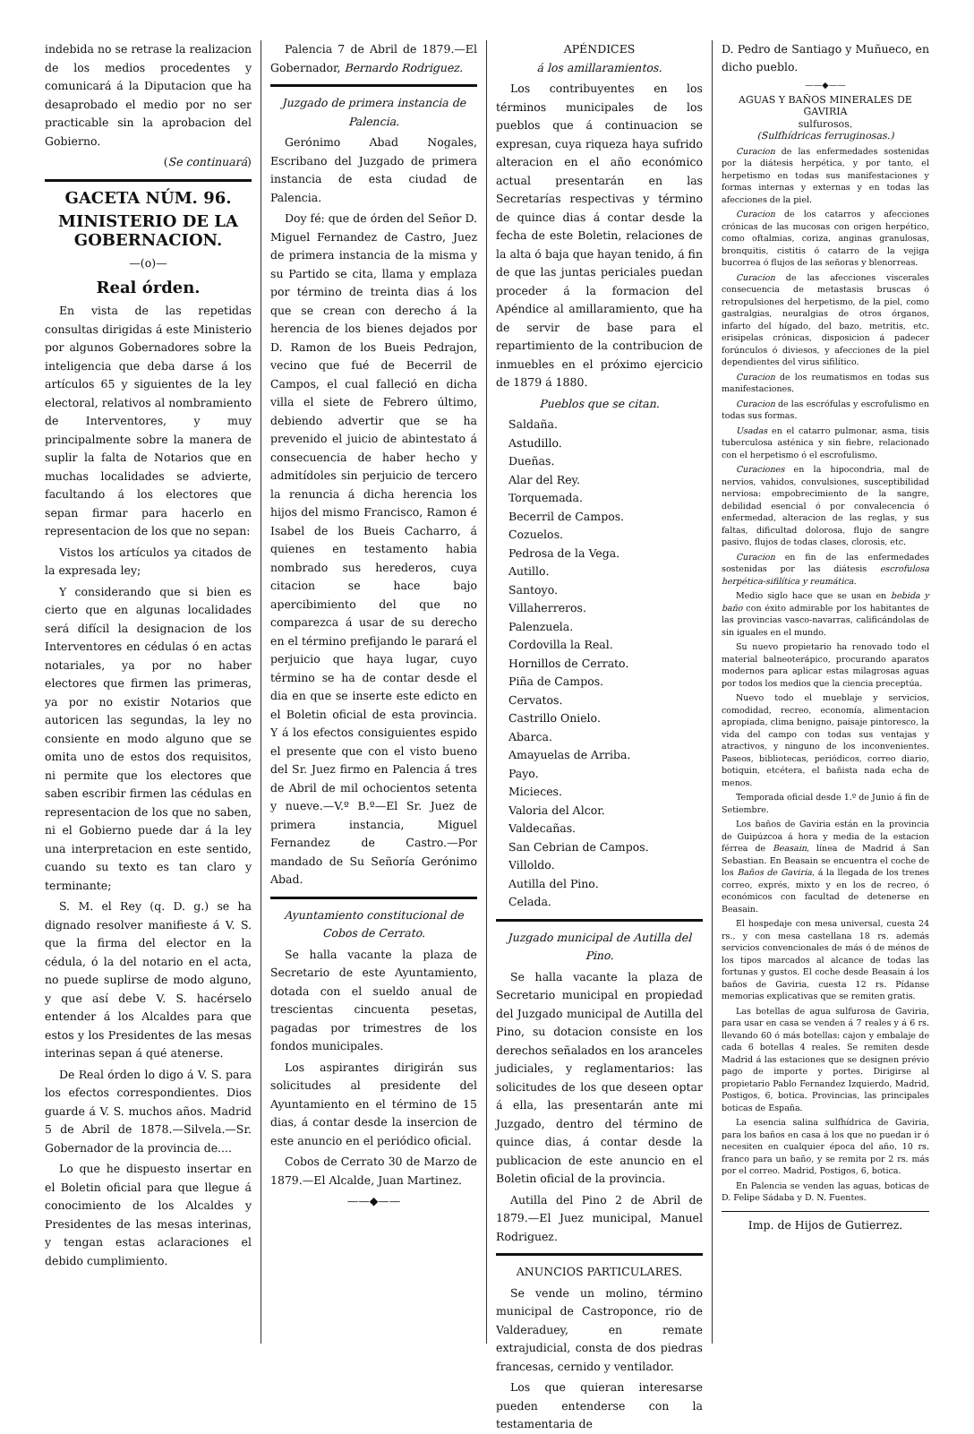indebida no se retrase la realizacion de los medios procedentes y comunicará á la Diputacion que ha desaprobado el medio por no ser practicable sin la aprobacion del Gobierno.
(Se continuará)
GACETA NÚM. 96.
MINISTERIO DE LA GOBERNACION.
—(o)—
Real órden.
En vista de las repetidas consultas dirigidas á este Ministerio por algunos Gobernadores sobre la inteligencia que deba darse á los artículos 65 y siguientes de la ley electoral, relativos al nombramiento de Interventores, y muy principalmente sobre la manera de suplir la falta de Notarios que en muchas localidades se advierte, facultando á los electores que sepan firmar para hacerlo en representacion de los que no sepan:
Vistos los artículos ya citados de la expresada ley;
Y considerando que si bien es cierto que en algunas localidades será difícil la designacion de los Interventores en cédulas ó en actas notariales, ya por no haber electores que firmen las primeras, ya por no existir Notarios que autoricen las segundas, la ley no consiente en modo alguno que se omita uno de estos dos requisitos, ni permite que los electores que saben escribir firmen las cédulas en representacion de los que no saben, ni el Gobierno puede dar á la ley una interpretacion en este sentido, cuando su texto es tan claro y terminante;
S. M. el Rey (q. D. g.) se ha dignado resolver manifieste á V. S. que la firma del elector en la cédula, ó la del notario en el acta, no puede suplirse de modo alguno, y que así debe V. S. hacérselo entender á los Alcaldes para que estos y los Presidentes de las mesas interinas sepan á qué atenerse.
De Real órden lo digo á V. S. para los efectos correspondientes. Dios guarde á V. S. muchos años. Madrid 5 de Abril de 1878.—Silvela.—Sr. Gobernador de la provincia de....
Lo que he dispuesto insertar en el Boletin oficial para que llegue á conocimiento de los Alcaldes y Presidentes de las mesas interinas, y tengan estas aclaraciones el debido cumplimiento.
Palencia 7 de Abril de 1879.—El Gobernador, Bernardo Rodriguez.
Juzgado de primera instancia de Palencia.
Gerónimo Abad Nogales, Escribano del Juzgado de primera instancia de esta ciudad de Palencia.
Doy fé: que de órden del Señor D. Miguel Fernandez de Castro, Juez de primera instancia de la misma y su Partido se cita, llama y emplaza por término de treinta dias á los que se crean con derecho á la herencia de los bienes dejados por D. Ramon de los Bueis Pedrajon, vecino que fué de Becerril de Campos, el cual falleció en dicha villa el siete de Febrero último, debiendo advertir que se ha prevenido el juicio de abintestato á consecuencia de haber hecho y admitídoles sin perjuicio de tercero la renuncia á dicha herencia los hijos del mismo Francisco, Ramon é Isabel de los Bueis Cacharro, á quienes en testamento habia nombrado sus herederos, cuya citacion se hace bajo apercibimiento del que no comparezca á usar de su derecho en el término prefijando le parará el perjuicio que haya lugar, cuyo término se ha de contar desde el dia en que se inserte este edicto en el Boletin oficial de esta provincia. Y á los efectos consiguientes espido el presente que con el visto bueno del Sr. Juez firmo en Palencia á tres de Abril de mil ochocientos setenta y nueve.—V.º B.º—El Sr. Juez de primera instancia, Miguel Fernandez de Castro.—Por mandado de Su Señoría Gerónimo Abad.
Ayuntamiento constitucional de Cobos de Cerrato.
Se halla vacante la plaza de Secretario de este Ayuntamiento, dotada con el sueldo anual de trescientas cincuenta pesetas, pagadas por trimestres de los fondos municipales.
Los aspirantes dirigirán sus solicitudes al presidente del Ayuntamiento en el término de 15 dias, á contar desde la insercion de este anuncio en el periódico oficial.
Cobos de Cerrato 30 de Marzo de 1879.—El Alcalde, Juan Martinez.
——◆——
APÉNDICES
á los amillaramientos.
Los contribuyentes en los términos municipales de los pueblos que á continuacion se expresan, cuya riqueza haya sufrido alteracion en el año económico actual presentarán en las Secretarías respectivas y término de quince dias á contar desde la fecha de este Boletin, relaciones de la alta ó baja que hayan tenido, á fin de que las juntas periciales puedan proceder á la formacion del Apéndice al amillaramiento, que ha de servir de base para el repartimiento de la contribucion de inmuebles en el próximo ejercicio de 1879 á 1880.
Pueblos que se citan.
Saldaña.
Astudillo.
Dueñas.
Alar del Rey.
Torquemada.
Becerril de Campos.
Cozuelos.
Pedrosa de la Vega.
Autillo.
Santoyo.
Villaherreros.
Palenzuela.
Cordovilla la Real.
Hornillos de Cerrato.
Piña de Campos.
Cervatos.
Castrillo Onielo.
Abarca.
Amayuelas de Arriba.
Payo.
Micieces.
Valoria del Alcor.
Valdecañas.
San Cebrian de Campos.
Villoldo.
Autilla del Pino.
Celada.
Juzgado municipal de Autilla del Pino.
Se halla vacante la plaza de Secretario municipal en propiedad del Juzgado municipal de Autilla del Pino, su dotacion consiste en los derechos señalados en los aranceles judiciales, y reglamentarios: las solicitudes de los que deseen optar á ella, las presentarán ante mi Juzgado, dentro del término de quince dias, á contar desde la publicacion de este anuncio en el Boletin oficial de la provincia.
Autilla del Pino 2 de Abril de 1879.—El Juez municipal, Manuel Rodriguez.
ANUNCIOS PARTICULARES.
Se vende un molino, término municipal de Castroponce, rio de Valderaduey, en remate extrajudicial, consta de dos piedras francesas, cernido y ventilador.
Los que quieran interesarse pueden entenderse con la testamentaria de
D. Pedro de Santiago y Muñueco, en dicho pueblo.
——◆——
AGUAS Y BAÑOS MINERALES DE GAVIRIA
sulfurosos.
(Sulfhídricas ferruginosas.)
Curacion de las enfermedades sostenidas por la diátesis herpética, y por tanto, el herpetismo en todas sus manifestaciones y formas internas y externas y en todas las afecciones de la piel.
Curacion de los catarros y afecciones crónicas de las mucosas con origen herpético, como oftalmias, coriza, anginas granulosas, bronquitis, cistitis ó catarro de la vejiga bucorrea ó flujos de las señoras y blenorreas.
Curacion de las afecciones viscerales consecuencia de metastasis bruscas ó retropulsiones del herpetismo, de la piel, como gastralgias, neuralgias de otros órganos, infarto del hígado, del bazo, metritis, etc. erisipelas crónicas, disposicion á padecer forúnculos ó diviesos, y afecciones de la piel dependientes del virus sifilítico.
Curacion de los reumatismos en todas sus manifestaciones.
Curacion de las escrófulas y escrofulismo en todas sus formas.
Usadas en el catarro pulmonar, asma, tisis tuberculosa asténica y sin fiebre, relacionado con el herpetismo ó el escrofulismo.
Curaciones en la hipocondria, mal de nervios, vahidos, convulsiones, susceptibilidad nerviosa: empobrecimiento de la sangre, debilidad esencial ó por convalecencia ó enfermedad, alteracion de las reglas, y sus faltas, dificultad dolorosa, flujo de sangre pasivo, flujos de todas clases, clorosis, etc.
Curacion en fin de las enfermedades sostenidas por las diátesis escrofulosa herpética-sifilítica y reumática.
Medio siglo hace que se usan en bebida y baño con éxito admirable por los habitantes de las provincias vasco-navarras, calificándolas de sin iguales en el mundo.
Su nuevo propietario ha renovado todo el material balneoterápico, procurando aparatos modernos para aplicar estas milagrosas aguas por todos los medios que la ciencia preceptúa.
Nuevo todo el mueblaje y servicios, comodidad, recreo, economía, alimentacion apropiada, clima benigno, paisaje pintoresco, la vida del campo con todas sus ventajas y atractivos, y ninguno de los inconvenientes. Paseos, bibliotecas, periódicos, correo diario, botiquin, etcétera, el bañista nada echa de menos.
Temporada oficial desde 1.º de Junio á fin de Setiembre.
Los baños de Gaviria están en la provincia de Guipúzcoa á hora y media de la estacion férrea de Beasain, línea de Madrid á San Sebastian. En Beasain se encuentra el coche de los Baños de Gaviria, á la llegada de los trenes correo, exprés, mixto y en los de recreo, ó económicos con facultad de detenerse en Beasain.
El hospedaje con mesa universal, cuesta 24 rs., y con mesa castellana 18 rs. además servicios convencionales de más ó de ménos de los tipos marcados al alcance de todas las fortunas y gustos. El coche desde Beasain á los baños de Gaviria, cuesta 12 rs. Pídanse memorias explicativas que se remiten gratis.
Las botellas de agua sulfurosa de Gaviria, para usar en casa se venden á 7 reales y á 6 rs. llevando 60 ó más botellas: cajon y embalaje de cada 6 botellas 4 reales. Se remiten desde Madrid á las estaciones que se designen prévio pago de importe y portes. Dirigirse al propietario Pablo Fernandez Izquierdo, Madrid, Postigos, 6, botica. Provincias, las principales boticas de España.
La esencia salina sulfhídrica de Gaviria, para los baños en casa á los que no puedan ir ó necesiten en cualquier época del año, 10 rs. franco para un baño, y se remita por 2 rs. más por el correo. Madrid, Postigos, 6, botica.
En Palencia se venden las aguas, boticas de D. Felipe Sádaba y D. N. Fuentes.
Imp. de Hijos de Gutierrez.